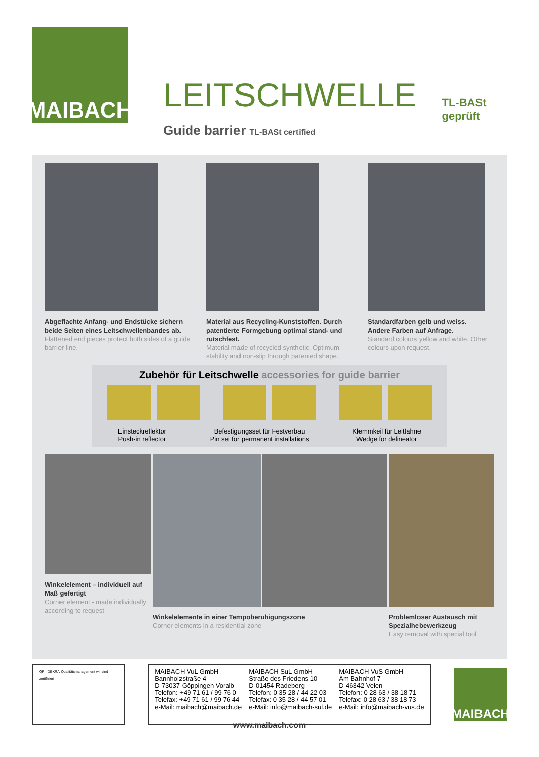MAIBACH
LEITSCHWELLE TL-BASt geprüft
Guide barrier TL-BASt certified
Abgeflachte Anfang- und Endstücke sichern beide Seiten eines Leitschwellenbandes ab.
Flattened end pieces protect both sides of a guide barrier line.
Material aus Recycling-Kunststoffen. Durch patentierte Formgebung optimal stand- und rutschfest.
Material made of recycled synthetic. Optimum stability and non-slip through patented shape.
Standardfarben gelb und weiss. Andere Farben auf Anfrage.
Standard colours yellow and white. Other colours upon request.
Zubehör für Leitschwelle accessories for guide barrier
Einsteckreflektor
Push-in reflector
Befestigungsset für Festverbau
Pin set for permanent installations
Klemmkeil für Leitfahne
Wedge for delineator
Winkelelement – individuell auf Maß gefertigt
Corner element - made individually according to request
Winkelelemente in einer Tempoberuhigungszone
Corner elements in a residential zone
Problemloser Austausch mit Spezialhebewerkzeug
Easy removal with special tool
QR · DEKRA Qualitätsmanagement wir sind zertifiziert
MAIBACH VuL GmbH
Bannholzstraße 4
D-73037 Göppingen Voralb
Telefon: +49 71 61 / 99 76 0
Telefax: +49 71 61 / 99 76 44
e-Mail: maibach@maibach.de
MAIBACH SuL GmbH
Straße des Friedens 10
D-01454 Radeberg
Telefon: 0 35 28 / 44 22 03
Telefax: 0 35 28 / 44 57 01
e-Mail: info@maibach-sul.de
MAIBACH VuS GmbH
Am Bahnhof 7
D-46342 Velen
Telefon: 0 28 63 / 38 18 71
Telefax: 0 28 63 / 38 18 73
e-Mail: info@maibach-vus.de
MAIBACH
www.maibach.com